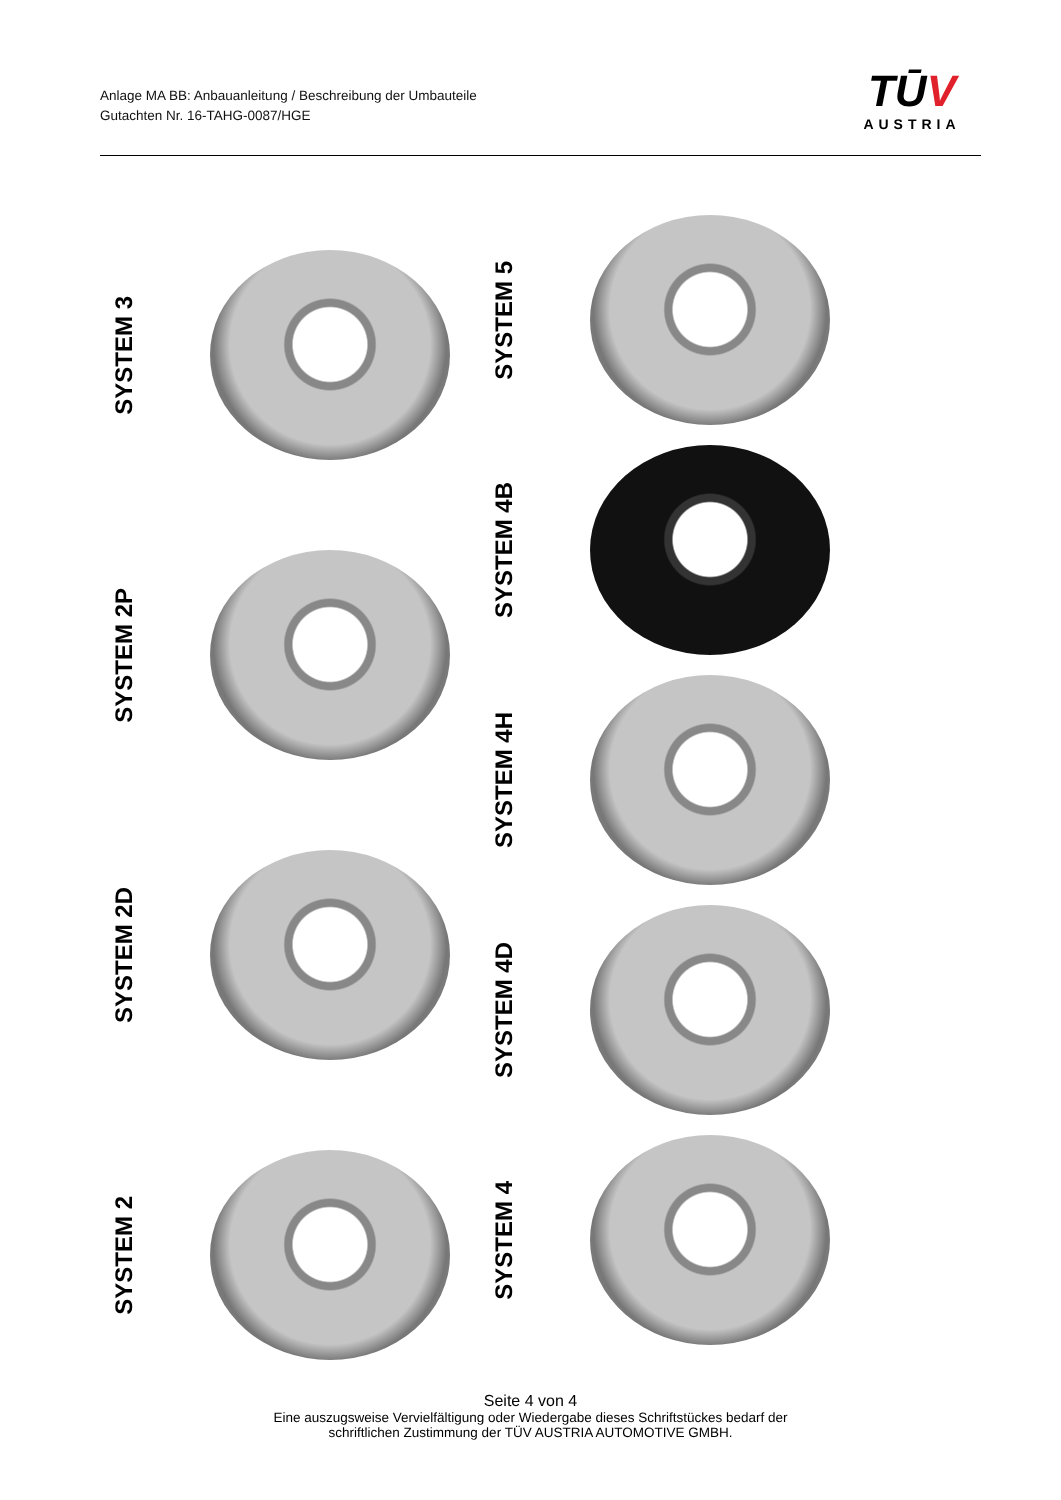Anlage MA BB: Anbauanleitung / Beschreibung der Umbauteile
Gutachten Nr. 16-TAHG-0087/HGE
TŪV
AUSTRIA
SYSTEM 3
SYSTEM 2P
SYSTEM 2D
SYSTEM 2
SYSTEM 5
SYSTEM 4B
SYSTEM 4H
SYSTEM 4D
SYSTEM 4
Seite 4 von 4
Eine auszugsweise Vervielfältigung oder Wiedergabe dieses Schriftstückes bedarf der
schriftlichen Zustimmung der TÜV AUSTRIA AUTOMOTIVE GMBH.